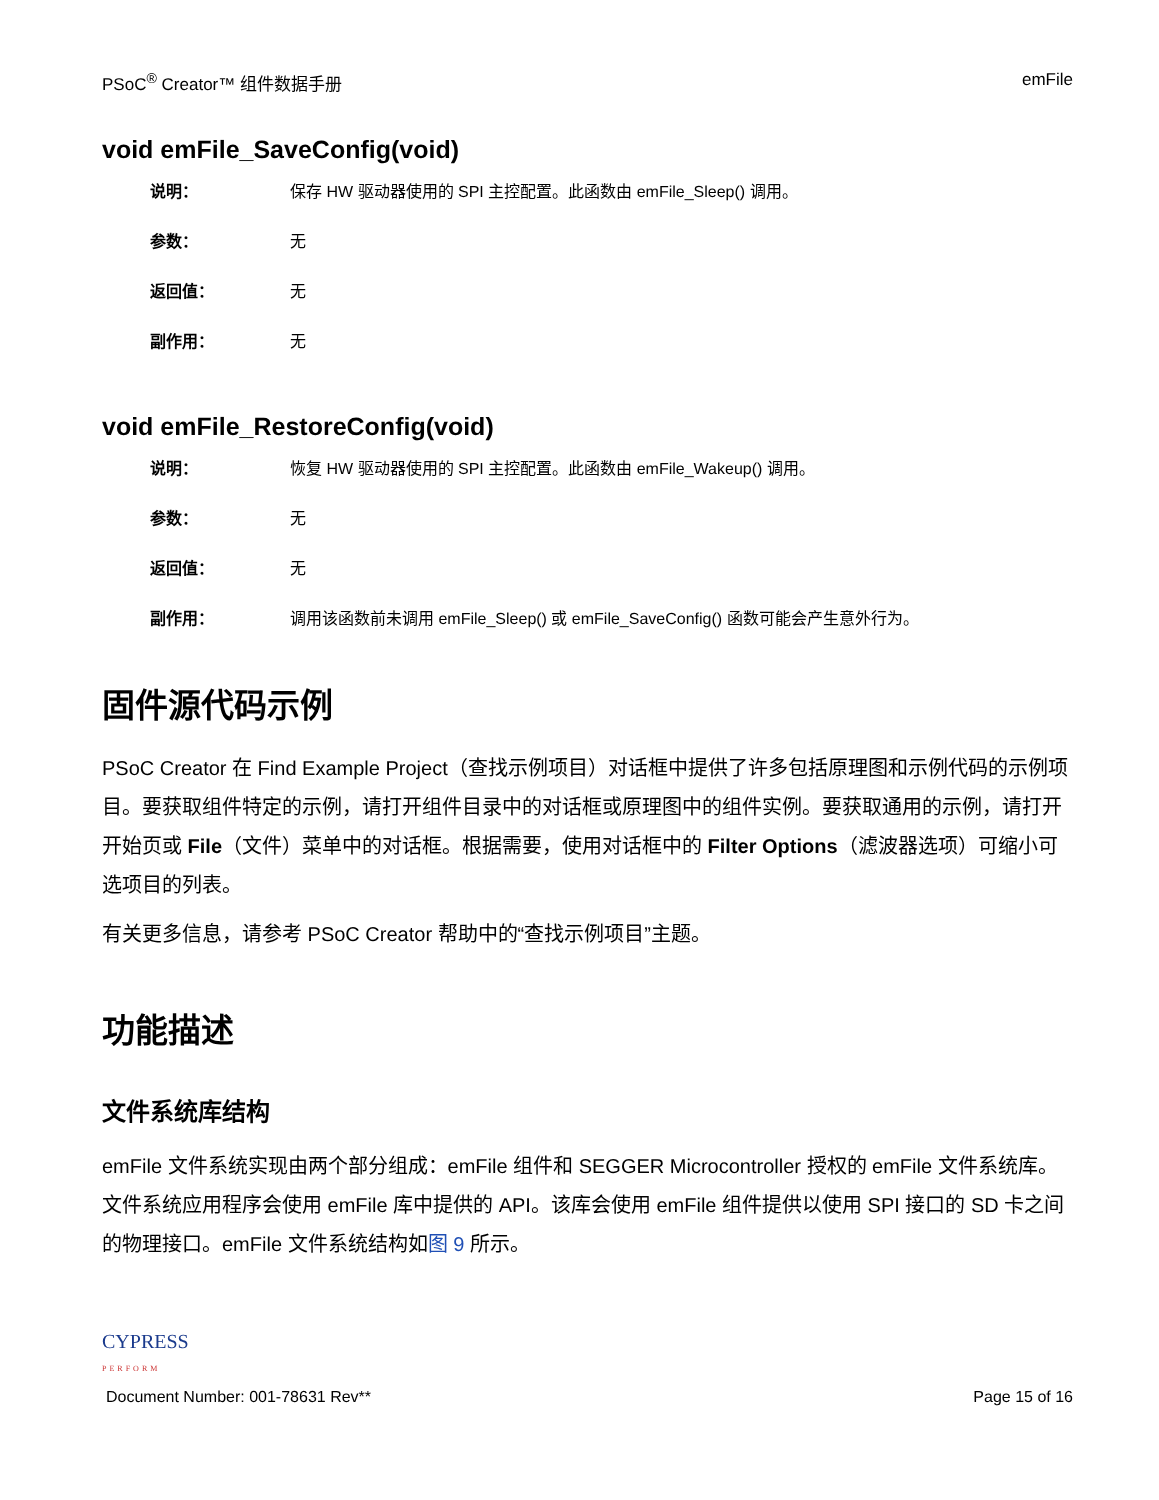PSoC<sup>®</sup> Creator™ 组件数据手册 emFile
void emFile_SaveConfig(void)
说明： 保存 HW 驱动器使用的 SPI 主控配置。此函数由 emFile_Sleep() 调用。
参数： 无
返回值： 无
副作用： 无
void emFile_RestoreConfig(void)
说明： 恢复 HW 驱动器使用的 SPI 主控配置。此函数由 emFile_Wakeup() 调用。
参数： 无
返回值： 无
副作用： 调用该函数前未调用 emFile_Sleep() 或 emFile_SaveConfig() 函数可能会产生意外行为。
固件源代码示例
PSoC Creator 在 Find Example Project（查找示例项目）对话框中提供了许多包括原理图和示例代码的示例项目。要获取组件特定的示例，请打开组件目录中的对话框或原理图中的组件实例。要获取通用的示例，请打开开始页或 File（文件）菜单中的对话框。根据需要，使用对话框中的 Filter Options（滤波器选项）可缩小可选项目的列表。
有关更多信息，请参考 PSoC Creator 帮助中的“查找示例项目”主题。
功能描述
文件系统库结构
emFile 文件系统实现由两个部分组成：emFile 组件和 SEGGER Microcontroller 授权的 emFile 文件系统库。文件系统应用程序会使用 emFile 库中提供的 API。该库会使用 emFile 组件提供以使用 SPI 接口的 SD 卡之间的物理接口。emFile 文件系统结构如图 9 所示。
CYPRESS
PERFORM
Document Number: 001-78631 Rev** Page 15 of 16